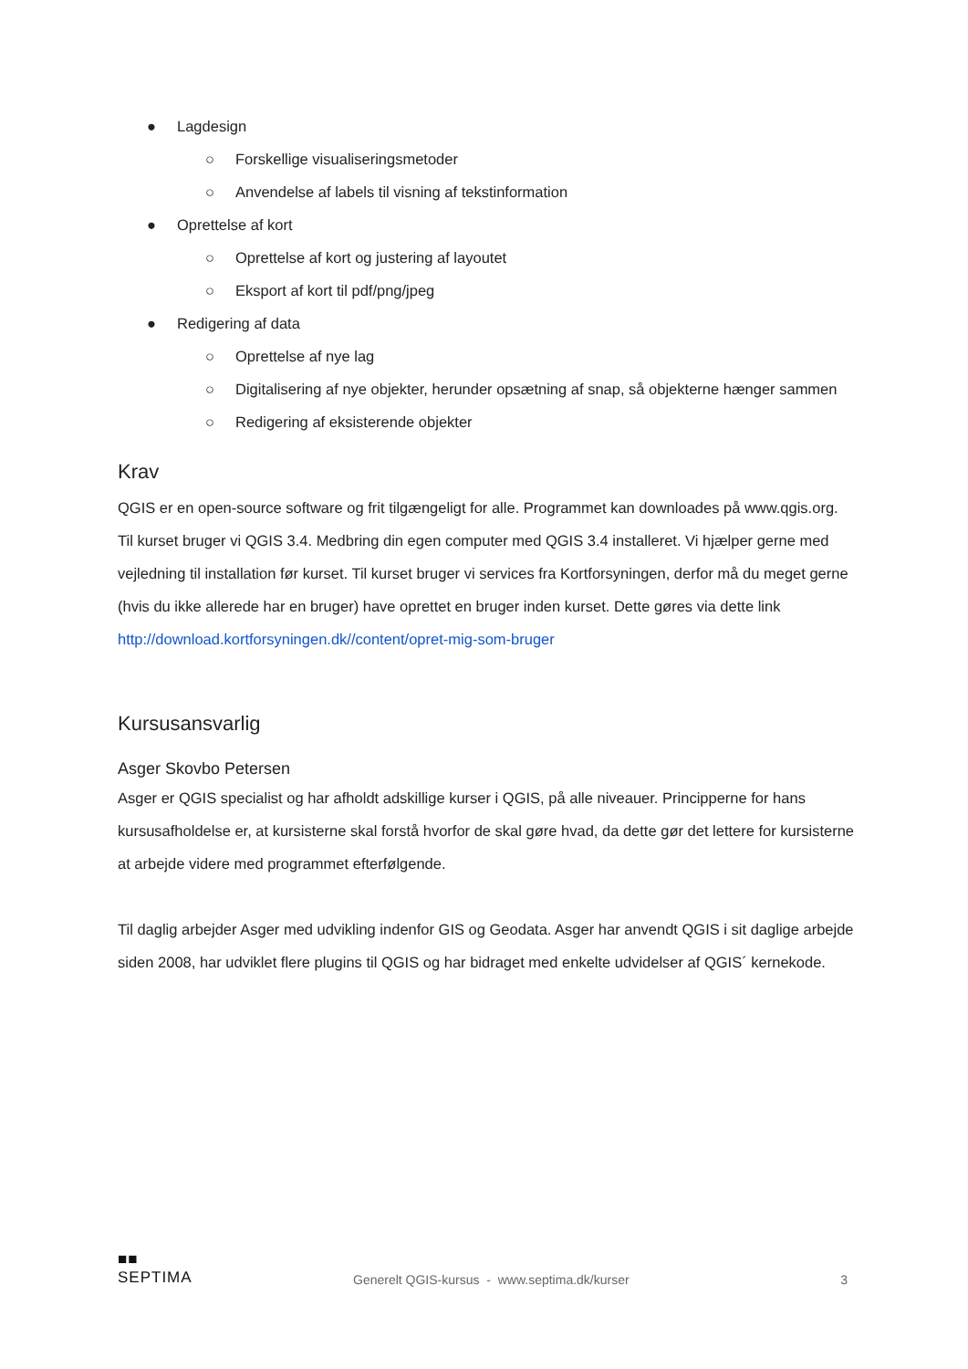● Lagdesign
○ Forskellige visualiseringsmetoder
○ Anvendelse af labels til visning af tekstinformation
● Oprettelse af kort
○ Oprettelse af kort og justering af layoutet
○ Eksport af kort til pdf/png/jpeg
● Redigering af data
○ Oprettelse af nye lag
○ Digitalisering af nye objekter, herunder opsætning af snap, så objekterne hænger sammen
○ Redigering af eksisterende objekter
Krav
QGIS er en open-source software og frit tilgængeligt for alle. Programmet kan downloades på www.qgis.org. Til kurset bruger vi QGIS 3.4. Medbring din egen computer med QGIS 3.4 installeret. Vi hjælper gerne med vejledning til installation før kurset. Til kurset bruger vi services fra Kortforsyningen, derfor må du meget gerne (hvis du ikke allerede har en bruger) have oprettet en bruger inden kurset. Dette gøres via dette link http://download.kortforsyningen.dk//content/opret-mig-som-bruger
Kursusansvarlig
Asger Skovbo Petersen
Asger er QGIS specialist og har afholdt adskillige kurser i QGIS, på alle niveauer. Principperne for hans kursusafholdelse er, at kursisterne skal forstå hvorfor de skal gøre hvad, da dette gør det lettere for kursisterne at arbejde videre med programmet efterfølgende.
Til daglig arbejder Asger med udvikling indenfor GIS og Geodata. Asger har anvendt QGIS i sit daglige arbejde siden 2008, har udviklet flere plugins til QGIS og har bidraget med enkelte udvidelser af QGIS´ kernekode.
■■
SEPTIMA
Generelt QGIS-kursus - www.septima.dk/kurser
3